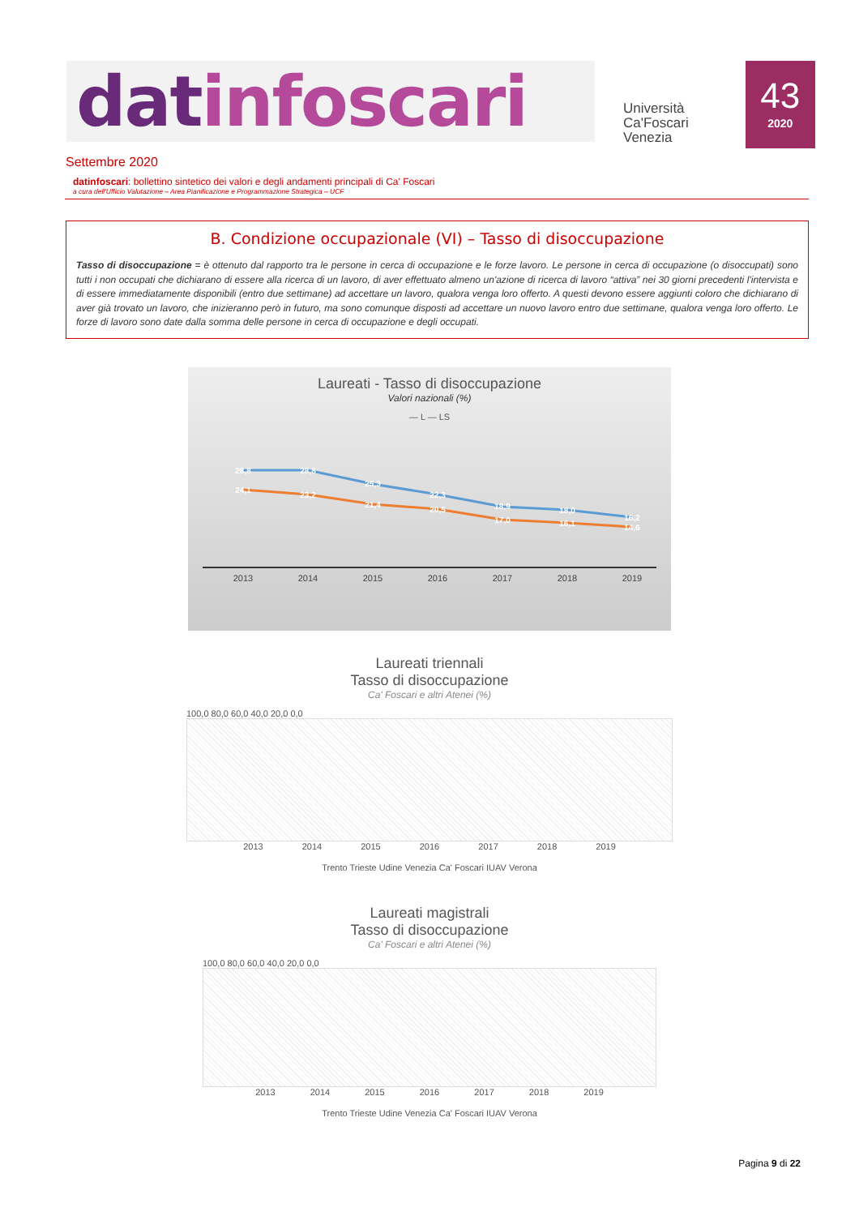datinfoscari
Università
Ca'Foscari
Venezia
43
2020
Settembre 2020
datinfoscari: bollettino sintetico dei valori e degli andamenti principali di Ca' Foscari
a cura dell'Ufficio Valutazione – Area Pianificazione e Programmazione Strategica – UCF
B. Condizione occupazionale (VI) – Tasso di disoccupazione
Tasso di disoccupazione = è ottenuto dal rapporto tra le persone in cerca di occupazione e le forze lavoro. Le persone in cerca di occupazione (o disoccupati) sono tutti i non occupati che dichiarano di essere alla ricerca di un lavoro, di aver effettuato almeno un'azione di ricerca di lavoro “attiva” nei 30 giorni precedenti l'intervista e di essere immediatamente disponibili (entro due settimane) ad accettare un lavoro, qualora venga loro offerto. A questi devono essere aggiunti coloro che dichiarano di aver già trovato un lavoro, che inizieranno però in futuro, ma sono comunque disposti ad accettare un nuovo lavoro entro due settimane, qualora venga loro offerto. Le forze di lavoro sono date dalla somma delle persone in cerca di occupazione e degli occupati.
Laureati - Tasso di disoccupazione
Valori nazionali (%)
— L — LS
28,8
28,8
25,3
22,3
18,9
18,0
16,2
24,1
23,2
21,4
20,5
17,0
16,1
14,6
2013
2014
2015
2016
2017
2018
2019
Laureati triennali
Tasso di disoccupazione
Ca' Foscari e altri Atenei (%)
100,0 80,0 60,0 40,0 20,0 0,0
2013 2014 2015 2016 2017 2018 2019
Trento Trieste Udine Venezia Ca' Foscari IUAV Verona
Laureati magistrali
Tasso di disoccupazione
Ca' Foscari e altri Atenei (%)
100,0 80,0 60,0 40,0 20,0 0,0
2013 2014 2015 2016 2017 2018 2019
Trento Trieste Udine Venezia Ca' Foscari IUAV Verona
Pagina 9 di 22